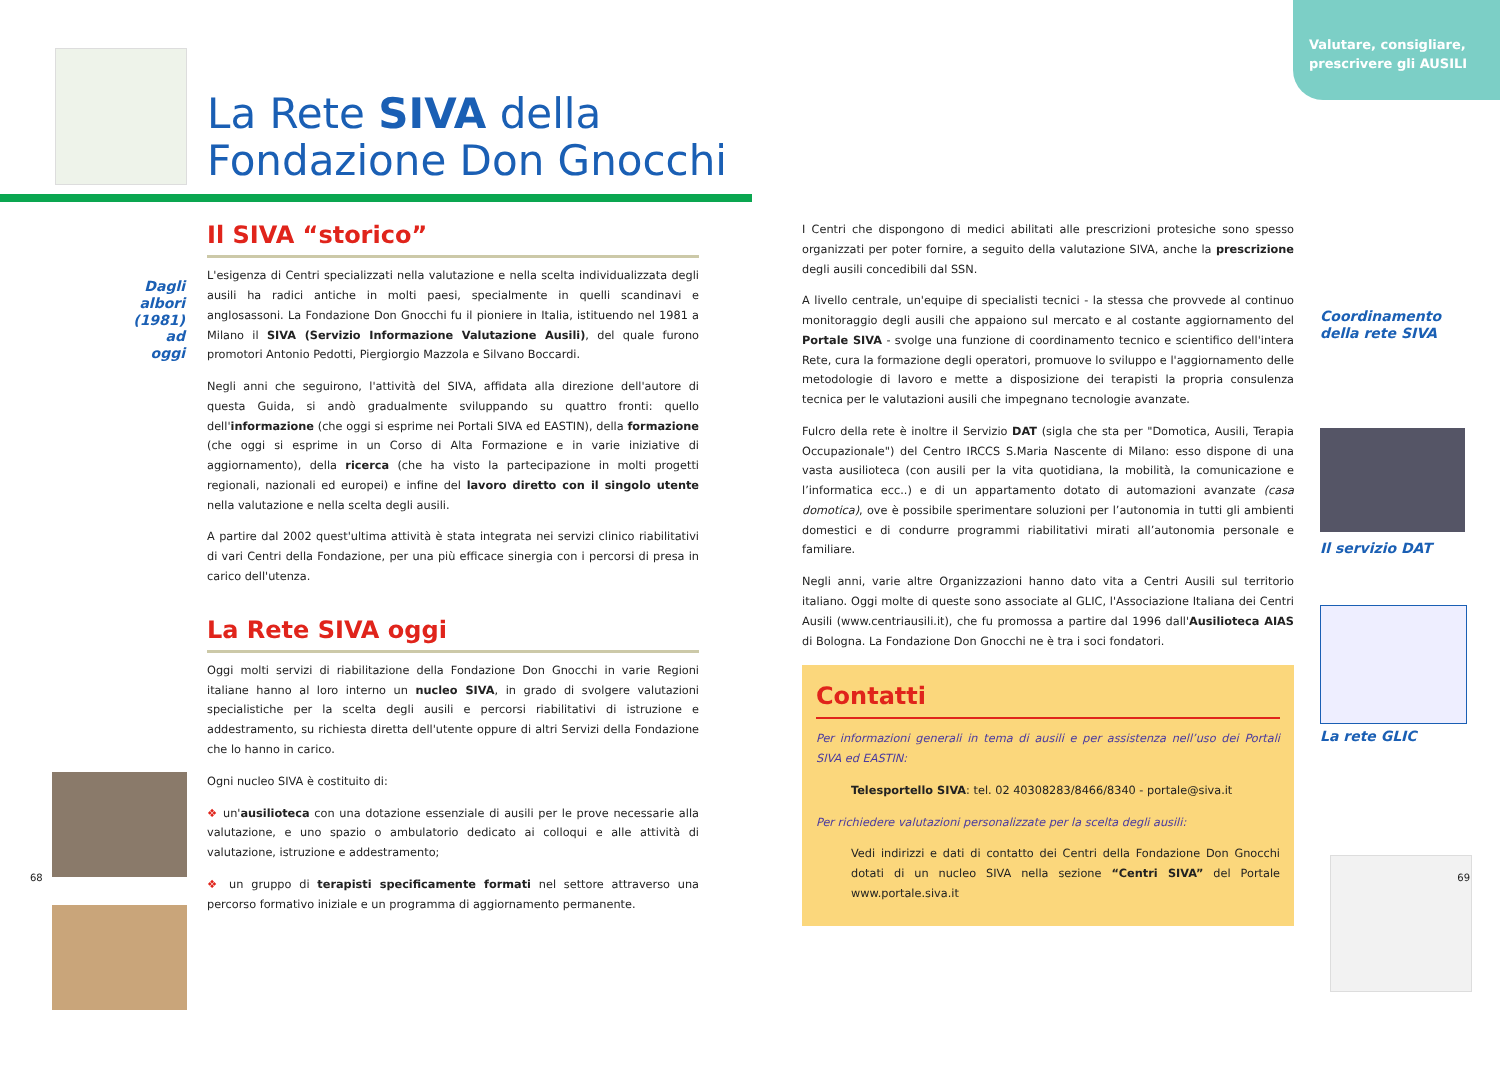La Rete SIVA della
Fondazione Don Gnocchi
Il SIVA “storico”
Dagli albori (1981) ad oggi
L'esigenza di Centri specializzati nella valutazione e nella scelta individualizzata degli ausili ha radici antiche in molti paesi, specialmente in quelli scandinavi e anglosassoni. La Fondazione Don Gnocchi fu il pioniere in Italia, istituendo nel 1981 a Milano il SIVA (Servizio Informazione Valutazione Ausili), del quale furono promotori Antonio Pedotti, Piergiorgio Mazzola e Silvano Boccardi.
Negli anni che seguirono, l'attività del SIVA, affidata alla direzione dell'autore di questa Guida, si andò gradualmente sviluppando su quattro fronti: quello dell'informazione (che oggi si esprime nei Portali SIVA ed EASTIN), della formazione (che oggi si esprime in un Corso di Alta Formazione e in varie iniziative di aggiornamento), della ricerca (che ha visto la partecipazione in molti progetti regionali, nazionali ed europei) e infine del lavoro diretto con il singolo utente nella valutazione e nella scelta degli ausili.
A partire dal 2002 quest'ultima attività è stata integrata nei servizi clinico riabilitativi di vari Centri della Fondazione, per una più efficace sinergia con i percorsi di presa in carico dell'utenza.
La Rete SIVA oggi
Oggi molti servizi di riabilitazione della Fondazione Don Gnocchi in varie Regioni italiane hanno al loro interno un nucleo SIVA, in grado di svolgere valutazioni specialistiche per la scelta degli ausili e percorsi riabilitativi di istruzione e addestramento, su richiesta diretta dell'utente oppure di altri Servizi della Fondazione che lo hanno in carico.
Ogni nucleo SIVA è costituito di:
❖ un'ausilioteca con una dotazione essenziale di ausili per le prove necessarie alla valutazione, e uno spazio o ambulatorio dedicato ai colloqui e alle attività di valutazione, istruzione e addestramento;
❖ un gruppo di terapisti specificamente formati nel settore attraverso una percorso formativo iniziale e un programma di aggiornamento permanente.
68
Valutare, consigliare, prescrivere gli AUSILI
I Centri che dispongono di medici abilitati alle prescrizioni protesiche sono spesso organizzati per poter fornire, a seguito della valutazione SIVA, anche la prescrizione degli ausili concedibili dal SSN.
A livello centrale, un'equipe di specialisti tecnici - la stessa che provvede al continuo monitoraggio degli ausili che appaiono sul mercato e al costante aggiornamento del Portale SIVA - svolge una funzione di coordinamento tecnico e scientifico dell'intera Rete, cura la formazione degli operatori, promuove lo sviluppo e l'aggiornamento delle metodologie di lavoro e mette a disposizione dei terapisti la propria consulenza tecnica per le valutazioni ausili che impegnano tecnologie avanzate.
Fulcro della rete è inoltre il Servizio DAT (sigla che sta per "Domotica, Ausili, Terapia Occupazionale") del Centro IRCCS S.Maria Nascente di Milano: esso dispone di una vasta ausilioteca (con ausili per la vita quotidiana, la mobilità, la comunicazione e l’informatica ecc..) e di un appartamento dotato di automazioni avanzate (casa domotica), ove è possibile sperimentare soluzioni per l’autonomia in tutti gli ambienti domestici e di condurre programmi riabilitativi mirati all’autonomia personale e familiare.
Negli anni, varie altre Organizzazioni hanno dato vita a Centri Ausili sul territorio italiano. Oggi molte di queste sono associate al GLIC, l'Associazione Italiana dei Centri Ausili (www.centriausili.it), che fu promossa a partire dal 1996 dall'Ausilioteca AIAS di Bologna. La Fondazione Don Gnocchi ne è tra i soci fondatori.
Contatti
Per informazioni generali in tema di ausili e per assistenza nell’uso dei Portali SIVA ed EASTIN:
Telesportello SIVA: tel. 02 40308283/8466/8340 - portale@siva.it
Per richiedere valutazioni personalizzate per la scelta degli ausili:
Vedi indirizzi e dati di contatto dei Centri della Fondazione Don Gnocchi dotati di un nucleo SIVA nella sezione “Centri SIVA” del Portale www.portale.siva.it
Coordinamento
della rete SIVA
Il servizio DAT
La rete GLIC
69